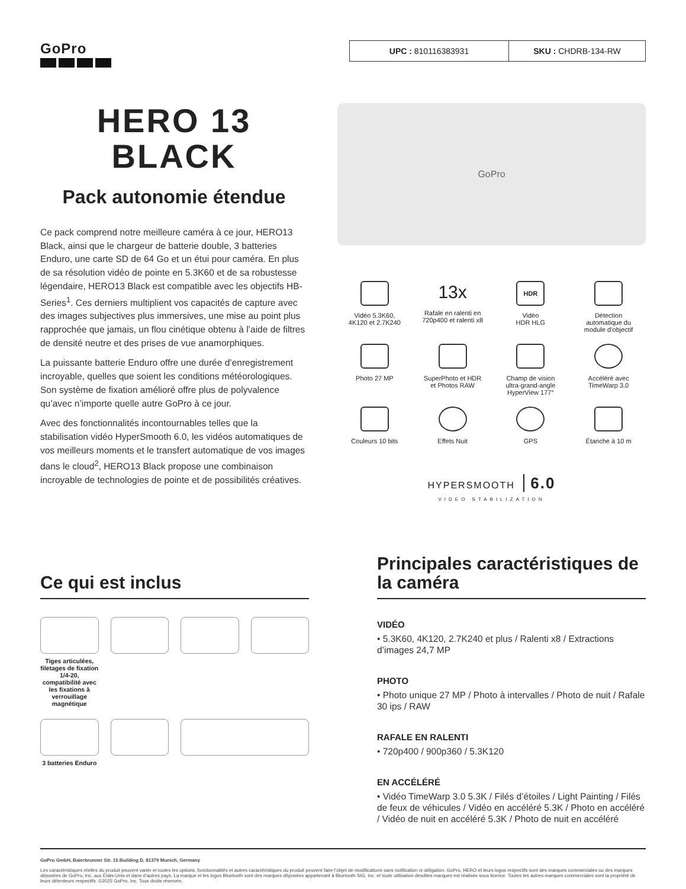GoPro
UPC : 810116383931 SKU : CHDRB-134-RW
HERO 13
BLACK
Pack autonomie étendue
Ce pack comprend notre meilleure caméra à ce jour, HERO13 Black, ainsi que le chargeur de batterie double, 3 batteries Enduro, une carte SD de 64 Go et un étui pour caméra. En plus de sa résolution vidéo de pointe en 5.3K60 et de sa robustesse légendaire, HERO13 Black est compatible avec les objectifs HB-Series<sup>1</sup>. Ces derniers multiplient vos capacités de capture avec des images subjectives plus immersives, une mise au point plus rapprochée que jamais, un flou cinétique obtenu à l’aide de filtres de densité neutre et des prises de vue anamorphiques.
La puissante batterie Enduro offre une durée d’enregistrement incroyable, quelles que soient les conditions météorologiques. Son système de fixation amélioré offre plus de polyvalence qu’avec n’importe quelle autre GoPro à ce jour.
Avec des fonctionnalités incontournables telles que la stabilisation vidéo HyperSmooth 6.0, les vidéos automatiques de vos meilleurs moments et le transfert automatique de vos images dans le cloud<sup>2</sup>, HERO13 Black propose une combinaison incroyable de technologies de pointe et de possibilités créatives.
GoPro
Vidéo 5.3K60,
4K120 et 2.7K240
13x
Rafale en ralenti en
720p400 et ralenti x8
HDR
Vidéo
HDR HLG
Détection
automatique du
module d’objectif
Photo 27 MP
SuperPhoto et HDR
et Photos RAW
Champ de vision
ultra-grand-angle
HyperView 177°
Accéléré avec
TimeWarp 3.0
Couleurs 10 bits
Effets Nuit
GPS
Étanche à 10 m
HYPERSMOOTH 6.0
VIDEO STABILIZATION
Ce qui est inclus
Tiges articulées, filetages de fixation 1/4-20, compatibilité avec les fixations à verrouillage magnétique
3 batteries Enduro
Principales caractéristiques de la caméra
VIDÉO
• 5.3K60, 4K120, 2.7K240 et plus / Ralenti x8 / Extractions d’images 24,7 MP
PHOTO
• Photo unique 27 MP / Photo à intervalles / Photo de nuit / Rafale 30 ips / RAW
RAFALE EN RALENTI
• 720p400 / 900p360 / 5.3K120
EN ACCÉLÉRÉ
• Vidéo TimeWarp 3.0 5.3K / Filés d’étoiles / Light Painting / Filés de feux de véhicules / Vidéo en accéléré 5.3K / Photo en accéléré / Vidéo de nuit en accéléré 5.3K / Photo de nuit en accéléré
GoPro GmbH, Baierbrunner Str. 15 Building D, 81379 Munich, Germany
Les caractéristiques réelles du produit peuvent varier et toutes les options, fonctionnalités et autres caractéristiques du produit peuvent faire l’objet de modifications sans notification ni obligation. GoPro, HERO et leurs logos respectifs sont des marques commerciales ou des marques déposées de GoPro, Inc. aux États-Unis et dans d’autres pays. La marque et les logos Bluetooth sont des marques déposées appartenant à Bluetooth SIG, Inc. et toute utilisation desdites marques est réalisée sous licence. Toutes les autres marques commerciales sont la propriété de leurs détenteurs respectifs. ©2025 GoPro, Inc. Tous droits réservés.